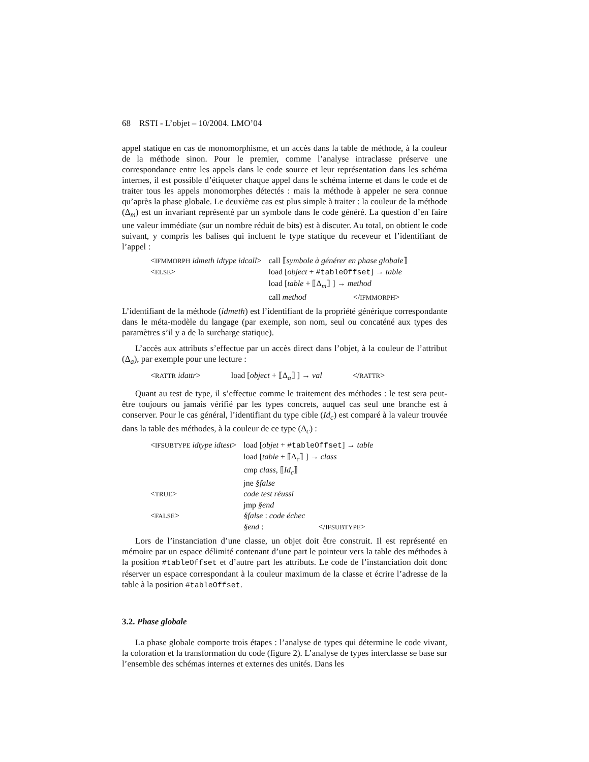68 RSTI - L’objet – 10/2004. LMO’04
appel statique en cas de monomorphisme, et un accès dans la table de méthode, à la couleur de la méthode sinon. Pour le premier, comme l’analyse intraclasse préserve une correspondance entre les appels dans le code source et leur représentation dans les schéma internes, il est possible d’étiqueter chaque appel dans le schéma interne et dans le code et de traiter tous les appels monomorphes détectés : mais la méthode à appeler ne sera connue qu’après la phase globale. Le deuxième cas est plus simple à traiter : la couleur de la méthode (Δ<sub>m</sub>) est un invariant représenté par un symbole dans le code généré. La question d’en faire une valeur immédiate (sur un nombre réduit de bits) est à discuter. Au total, on obtient le code suivant, y compris les balises qui incluent le type statique du receveur et l’identifiant de l’appel :
| < IFMMORPH idmeth idtype idcall > | call ⟦ symbole à générer en phase globale ⟧ |
| < ELSE > | load [ object + #tableOffset ] → table |
| | load [ table + ⟦Δ<sub>m</sub>⟧ ] → method |
| | call method </ IFMMORPH > |
L’identifiant de la méthode (idmeth) est l’identifiant de la propriété générique correspondante dans le méta-modèle du langage (par exemple, son nom, seul ou concaténé aux types des paramètres s’il y a de la surcharge statique).
L’accès aux attributs s’effectue par un accès direct dans l’objet, à la couleur de l’attribut (Δ<sub>a</sub>), par exemple pour une lecture :
| < RATTR idattr > | load [ object + ⟦Δ<sub>a</sub>⟧ ] → val | </ RATTR > |
Quant au test de type, il s’effectue comme le traitement des méthodes : le test sera peut-être toujours ou jamais vérifié par les types concrets, auquel cas seul une branche est à conserver. Pour le cas général, l’identifiant du type cible (Id<sub>c</sub>) est comparé à la valeur trouvée dans la table des méthodes, à la couleur de ce type (Δ<sub>c</sub>) :
| < IFSUBTYPE idtype idtest > | load [ objet + #tableOffset ] → table |
| | load [ table + ⟦Δ<sub>c</sub>⟧ ] → class |
| | cmp class , ⟦ Id<sub>c</sub>⟧ |
| | jne §false |
| < TRUE > | code test réussi |
| | jmp §end |
| < FALSE > | §false : code échec |
| | §end : </ IFSUBTYPE > |
Lors de l’instanciation d’une classe, un objet doit être construit. Il est représenté en mémoire par un espace délimité contenant d’une part le pointeur vers la table des méthodes à la position #tableOffset et d’autre part les attributs. Le code de l’instanciation doit donc réserver un espace correspondant à la couleur maximum de la classe et écrire l’adresse de la table à la position #tableOffset.
3.2. Phase globale
La phase globale comporte trois étapes : l’analyse de types qui détermine le code vivant, la coloration et la transformation du code (figure 2). L’analyse de types interclasse se base sur l’ensemble des schémas internes et externes des unités. Dans les